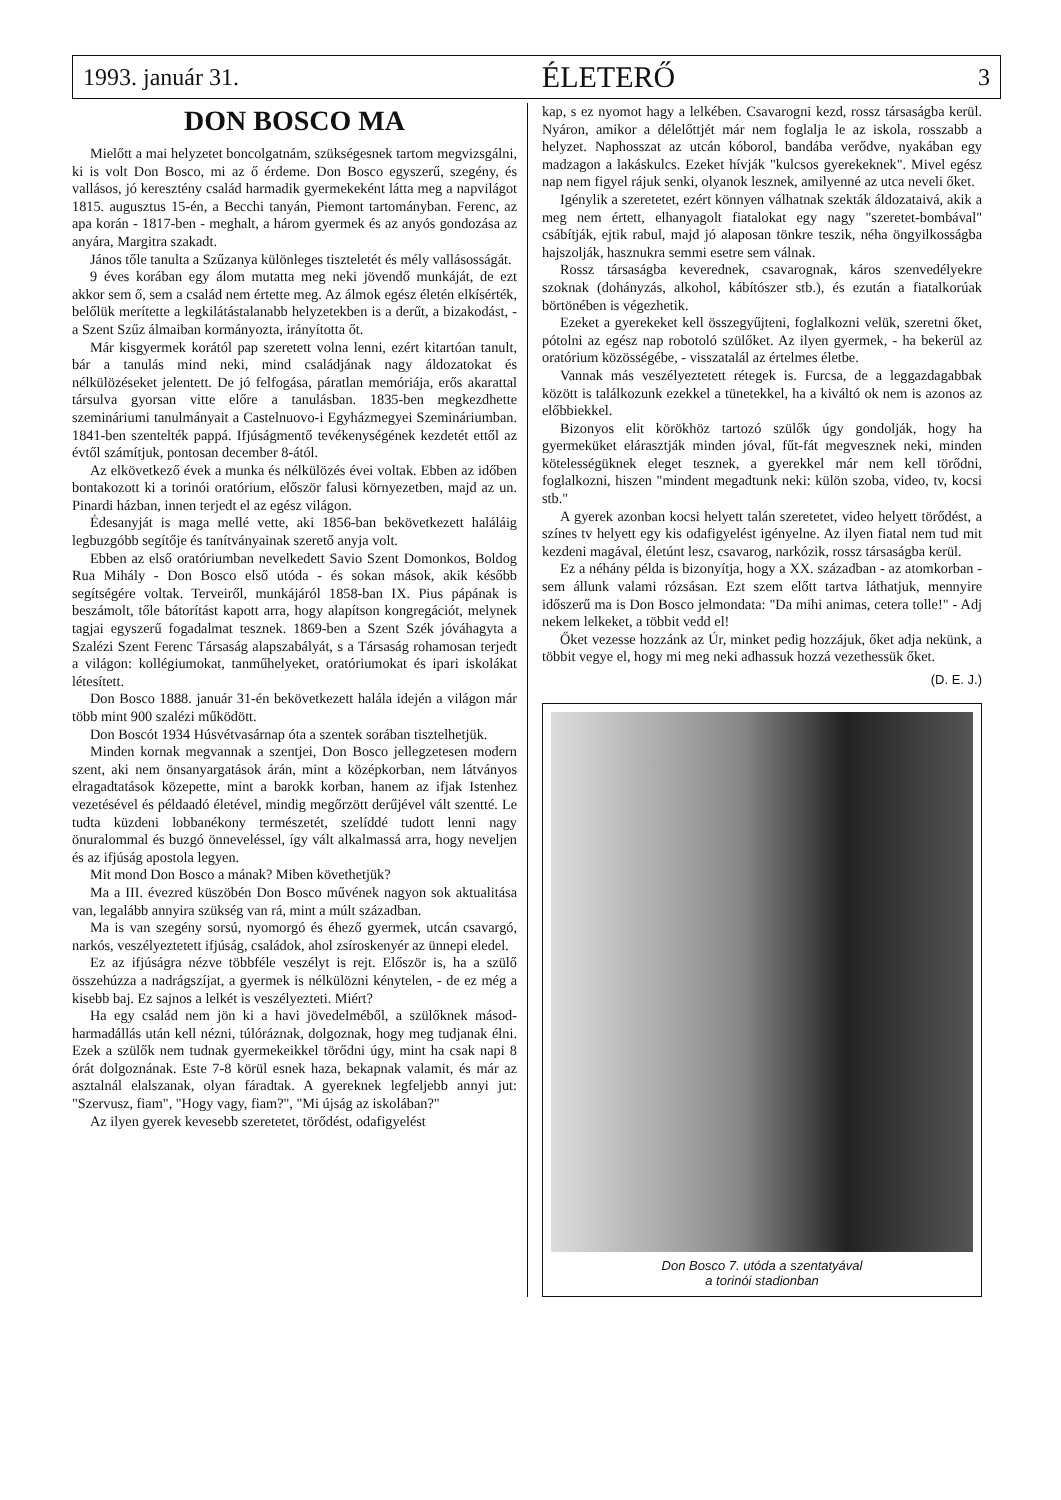1993. január 31. ÉLETERŐ 3
DON BOSCO MA
Mielőtt a mai helyzetet boncolgatnám, szükségesnek tartom megvizsgálni, ki is volt Don Bosco, mi az ő érdeme. Don Bosco egyszerű, szegény, és vallásos, jó keresztény család harmadik gyermekeként látta meg a napvilágot 1815. augusztus 15-én, a Becchi tanyán, Piemont tartományban. Ferenc, az apa korán - 1817-ben - meghalt, a három gyermek és az anyós gondozása az anyára, Margitra szakadt.
János tőle tanulta a Szűzanya különleges tiszteletét és mély vallásosságát.
9 éves korában egy álom mutatta meg neki jövendő munkáját, de ezt akkor sem ő, sem a család nem értette meg. Az álmok egész életén elkísérték, belőlük merítette a legkilátástalanabb helyzetekben is a derűt, a bizakodást, - a Szent Szűz álmaiban kormányozta, irányította őt.
Már kisgyermek korától pap szeretett volna lenni, ezért kitartóan tanult, bár a tanulás mind neki, mind családjának nagy áldozatokat és nélkülözéseket jelentett. De jó felfogása, páratlan memóriája, erős akarattal társulva gyorsan vitte előre a tanulásban. 1835-ben megkezdhette szemináriumi tanulmányait a Castelnuovo-i Egyházmegyei Szemináriumban. 1841-ben szentelték pappá. Ifjúságmentő tevékenységének kezdetét ettől az évtől számítjuk, pontosan december 8-ától.
Az elkövetkező évek a munka és nélkülözés évei voltak. Ebben az időben bontakozott ki a torinói oratórium, először falusi környezetben, majd az un. Pinardi házban, innen terjedt el az egész világon.
Édesanyját is maga mellé vette, aki 1856-ban bekövetkezett haláláig legbuzgóbb segítője és tanítványainak szerető anyja volt.
Ebben az első oratóriumban nevelkedett Savio Szent Domonkos, Boldog Rua Mihály - Don Bosco első utóda - és sokan mások, akik később segítségére voltak. Terveiről, munkájáról 1858-ban IX. Pius pápának is beszámolt, tőle bátorítást kapott arra, hogy alapítson kongregációt, melynek tagjai egyszerű fogadalmat tesznek. 1869-ben a Szent Szék jóváhagyta a Szalézi Szent Ferenc Társaság alapszabályát, s a Társaság rohamosan terjedt a világon: kollégiumokat, tanműhelyeket, oratóriumokat és ipari iskolákat létesített.
Don Bosco 1888. január 31-én bekövetkezett halála idején a világon már több mint 900 szalézi működött.
Don Boscót 1934 Húsvétvasárnap óta a szentek sorában tisztelhetjük.
Minden kornak megvannak a szentjei, Don Bosco jellegzetesen modern szent, aki nem önsanyargatások árán, mint a középkorban, nem látványos elragadtatások közepette, mint a barokk korban, hanem az ifjak Istenhez vezetésével és példaadó életével, mindig megőrzött derűjével vált szentté. Le tudta küzdeni lobbanékony természetét, szelíddé tudott lenni nagy önuralommal és buzgó önneveléssel, így vált alkalmassá arra, hogy neveljen és az ifjúság apostola legyen.
Mit mond Don Bosco a mának? Miben követhetjük?
Ma a III. évezred küszöbén Don Bosco művének nagyon sok aktualitása van, legalább annyira szükség van rá, mint a múlt században.
Ma is van szegény sorsú, nyomorgó és éhező gyermek, utcán csavargó, narkós, veszélyeztetett ifjúság, családok, ahol zsíroskenyér az ünnepi eledel.
Ez az ifjúságra nézve többféle veszélyt is rejt. Először is, ha a szülő összehúzza a nadrágszíjat, a gyermek is nélkülözni kénytelen, - de ez még a kisebb baj. Ez sajnos a lelkét is veszélyezteti. Miért?
Ha egy család nem jön ki a havi jövedelméből, a szülőknek másod-harmadállás után kell nézni, túlóráznak, dolgoznak, hogy meg tudjanak élni. Ezek a szülők nem tudnak gyermekeikkel törődni úgy, mint ha csak napi 8 órát dolgoznának. Este 7-8 körül esnek haza, bekapnak valamit, és már az asztalnál elalszanak, olyan fáradtak. A gyereknek legfeljebb annyi jut: "Szervusz, fiam", "Hogy vagy, fiam?", "Mi újság az iskolában?"
Az ilyen gyerek kevesebb szeretetet, törődést, odafigyelést
kap, s ez nyomot hagy a lelkében. Csavarogni kezd, rossz társaságba kerül. Nyáron, amikor a délelőttjét már nem foglalja le az iskola, rosszabb a helyzet. Naphosszat az utcán kóborol, bandába verődve, nyakában egy madzagon a lakáskulcs. Ezeket hívják "kulcsos gyerekeknek". Mivel egész nap nem figyel rájuk senki, olyanok lesznek, amilyenné az utca neveli őket.
Igénylik a szeretetet, ezért könnyen válhatnak szekták áldozataivá, akik a meg nem értett, elhanyagolt fiatalokat egy nagy "szeretet-bombával" csábítják, ejtik rabul, majd jó alaposan tönkre teszik, néha öngyilkosságba hajszolják, hasznukra semmi esetre sem válnak.
Rossz társaságba keverednek, csavarognak, káros szenvedélyekre szoknak (dohányzás, alkohol, kábítószer stb.), és ezután a fiatalkorúak börtönében is végezhetik.
Ezeket a gyerekeket kell összegyűjteni, foglalkozni velük, szeretni őket, pótolni az egész nap robotoló szülőket. Az ilyen gyermek, - ha bekerül az oratórium közösségébe, - visszatalál az értelmes életbe.
Vannak más veszélyeztetett rétegek is. Furcsa, de a leggazdagabbak között is találkozunk ezekkel a tünetekkel, ha a kiváltó ok nem is azonos az előbbiekkel.
Bizonyos elit körökhöz tartozó szülők úgy gondolják, hogy ha gyermeküket elárasztják minden jóval, fűt-fát megvesznek neki, minden kötelességüknek eleget tesznek, a gyerekkel már nem kell törődni, foglalkozni, hiszen "mindent megadtunk neki: külön szoba, video, tv, kocsi stb."
A gyerek azonban kocsi helyett talán szeretetet, video helyett törődést, a színes tv helyett egy kis odafigyelést igényelne. Az ilyen fiatal nem tud mit kezdeni magával, életúnt lesz, csavarog, narkózik, rossz társaságba kerül.
Ez a néhány példa is bizonyítja, hogy a XX. században - az atomkorban - sem állunk valami rózsásan. Ezt szem előtt tartva láthatjuk, mennyire időszerű ma is Don Bosco jelmondata: "Da mihi animas, cetera tolle!" - Adj nekem lelkeket, a többit vedd el!
Őket vezesse hozzánk az Úr, minket pedig hozzájuk, őket adja nekünk, a többit vegye el, hogy mi meg neki adhassuk hozzá vezethessük őket.
(D. E. J.)
Don Bosco 7. utóda a szentatyával
a torinói stadionban